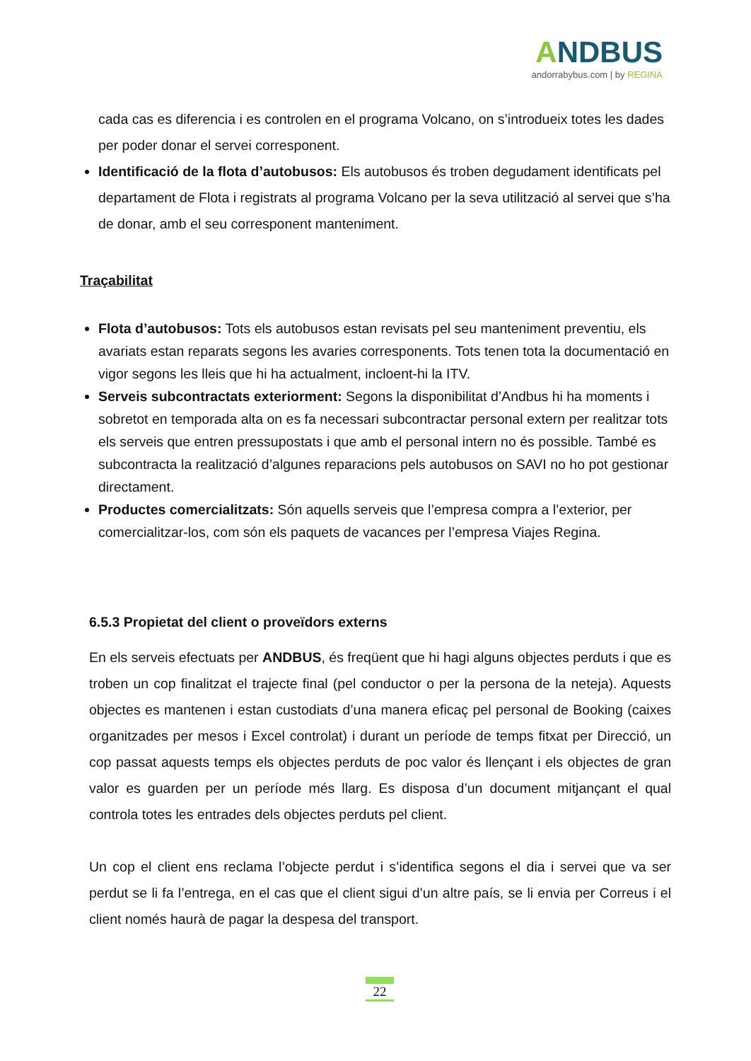ANDBUS
andorrabybus.com | by REGINA
cada cas es diferencia i es controlen en el programa Volcano, on s’introdueix totes les dades per poder donar el servei corresponent.
Identificació de la flota d’autobusos: Els autobusos és troben degudament identificats pel departament de Flota i registrats al programa Volcano per la seva utilització al servei que s’ha de donar, amb el seu corresponent manteniment.
Traçabilitat
Flota d’autobusos: Tots els autobusos estan revisats pel seu manteniment preventiu, els avariats estan reparats segons les avaries corresponents. Tots tenen tota la documentació en vigor segons les lleis que hi ha actualment, incloent-hi la ITV.
Serveis subcontractats exteriorment: Segons la disponibilitat d’Andbus hi ha moments i sobretot en temporada alta on es fa necessari subcontractar personal extern per realitzar tots els serveis que entren pressupostats i que amb el personal intern no és possible. També es subcontracta la realització d’algunes reparacions pels autobusos on SAVI no ho pot gestionar directament.
Productes comercialitzats: Són aquells serveis que l’empresa compra a l’exterior, per comercialitzar-los, com són els paquets de vacances per l’empresa Viajes Regina.
6.5.3 Propietat del client o proveïdors externs
En els serveis efectuats per ANDBUS, és freqüent que hi hagi alguns objectes perduts i que es troben un cop finalitzat el trajecte final (pel conductor o per la persona de la neteja). Aquests objectes es mantenen i estan custodiats d’una manera eficaç pel personal de Booking (caixes organitzades per mesos i Excel controlat) i durant un període de temps fitxat per Direcció, un cop passat aquests temps els objectes perduts de poc valor és llençant i els objectes de gran valor es guarden per un període més llarg. Es disposa d’un document mitjançant el qual controla totes les entrades dels objectes perduts pel client.
Un cop el client ens reclama l’objecte perdut i s’identifica segons el dia i servei que va ser perdut se li fa l’entrega, en el cas que el client sigui d’un altre país, se li envia per Correus i el client només haurà de pagar la despesa del transport.
22